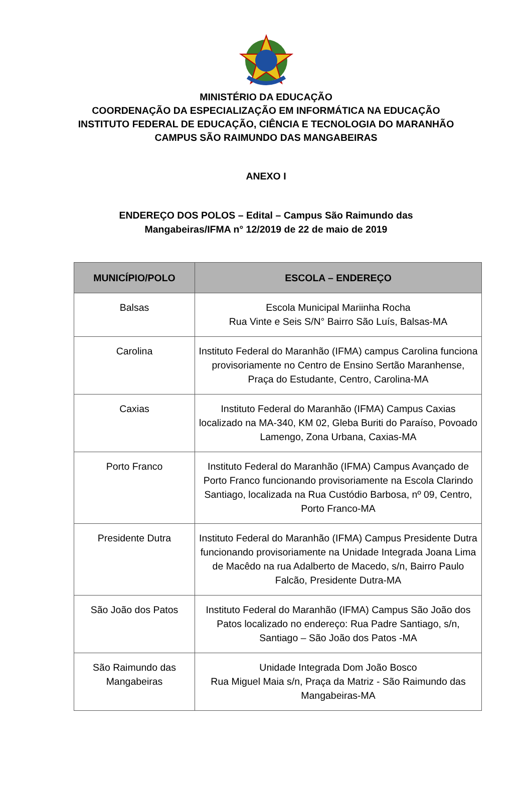MINISTÉRIO DA EDUCAÇÃO
COORDENAÇÃO DA ESPECIALIZAÇÃO EM INFORMÁTICA NA EDUCAÇÃO
INSTITUTO FEDERAL DE EDUCAÇÃO, CIÊNCIA E TECNOLOGIA DO MARANHÃO
CAMPUS SÃO RAIMUNDO DAS MANGABEIRAS
ANEXO I
ENDEREÇO DOS POLOS – Edital – Campus São Raimundo das Mangabeiras/IFMA n° 12/2019 de 22 de maio de 2019
| MUNICÍPIO/POLO | ESCOLA – ENDEREÇO |
| --- | --- |
| Balsas | Escola Municipal Mariinha Rocha Rua Vinte e Seis S/N° Bairro São Luís, Balsas-MA |
| Carolina | Instituto Federal do Maranhão (IFMA) campus Carolina funciona provisoriamente no Centro de Ensino Sertão Maranhense, Praça do Estudante, Centro, Carolina-MA |
| Caxias | Instituto Federal do Maranhão (IFMA) Campus Caxias localizado na MA-340, KM 02, Gleba Buriti do Paraíso, Povoado Lamengo, Zona Urbana, Caxias-MA |
| Porto Franco | Instituto Federal do Maranhão (IFMA) Campus Avançado de Porto Franco funcionando provisoriamente na Escola Clarindo Santiago, localizada na Rua Custódio Barbosa, nº 09, Centro, Porto Franco-MA |
| Presidente Dutra | Instituto Federal do Maranhão (IFMA) Campus Presidente Dutra funcionando provisoriamente na Unidade Integrada Joana Lima de Macêdo na rua Adalberto de Macedo, s/n, Bairro Paulo Falcão, Presidente Dutra-MA |
| São João dos Patos | Instituto Federal do Maranhão (IFMA) Campus São João dos Patos localizado no endereço: Rua Padre Santiago, s/n, Santiago – São João dos Patos -MA |
| São Raimundo das Mangabeiras | Unidade Integrada Dom João Bosco Rua Miguel Maia s/n, Praça da Matriz - São Raimundo das Mangabeiras-MA |